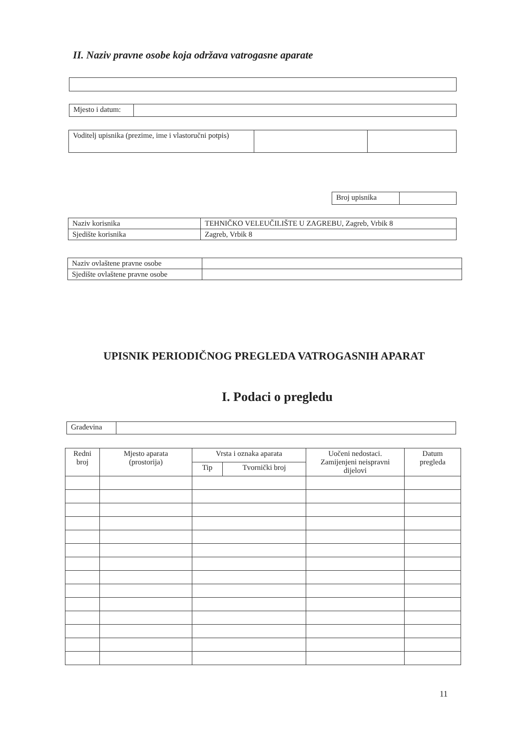II. Naziv pravne osobe koja održava vatrogasne aparate
| Mjesto i datum: | |
| Voditelj upisnika (prezime, ime i vlastoručni potpis) | | |
| Broj upisnika | |
| Naziv korisnika | TEHNIČKO VELEUČILIŠTE U ZAGREBU, Zagreb, Vrbik 8 |
| Sjedište korisnika | Zagreb, Vrbik 8 |
| Naziv ovlaštene pravne osobe | |
| Sjedište ovlaštene pravne osobe | |
UPISNIK PERIODIČNOG PREGLEDA VATROGASNIH APARAT
I. Podaci o pregledu
| Građevina | |
| Redni broj | Mjesto aparata (prostorija) | Vrsta i oznaka aparata | | Uočeni nedostaci. Zamijenjeni neispravni dijelovi | Datum pregleda |
| --- | --- | --- | --- | --- | --- |
| | | Tip | Tvornički broj | | |
11